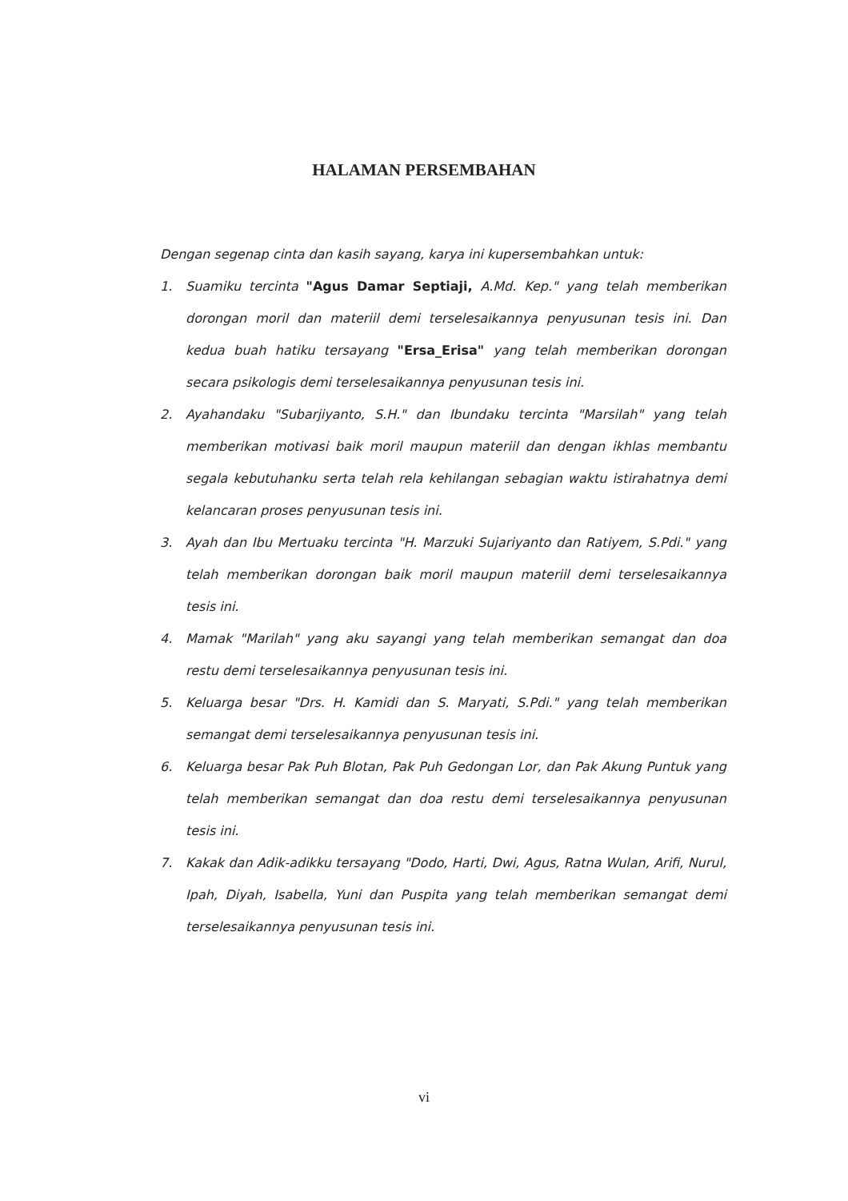HALAMAN PERSEMBAHAN
Dengan segenap cinta dan kasih sayang, karya ini kupersembahkan untuk:
1. Suamiku tercinta "Agus Damar Septiaji, A.Md. Kep." yang telah memberikan dorongan moril dan materiil demi terselesaikannya penyusunan tesis ini. Dan kedua buah hatiku tersayang "Ersa_Erisa" yang telah memberikan dorongan secara psikologis demi terselesaikannya penyusunan tesis ini.
2. Ayahandaku "Subarjiyanto, S.H." dan Ibundaku tercinta "Marsilah" yang telah memberikan motivasi baik moril maupun materiil dan dengan ikhlas membantu segala kebutuhanku serta telah rela kehilangan sebagian waktu istirahatnya demi kelancaran proses penyusunan tesis ini.
3. Ayah dan Ibu Mertuaku tercinta "H. Marzuki Sujariyanto dan Ratiyem, S.Pdi." yang telah memberikan dorongan baik moril maupun materiil demi terselesaikannya tesis ini.
4. Mamak "Marilah" yang aku sayangi yang telah memberikan semangat dan doa restu demi terselesaikannya penyusunan tesis ini.
5. Keluarga besar "Drs. H. Kamidi dan S. Maryati, S.Pdi." yang telah memberikan semangat demi terselesaikannya penyusunan tesis ini.
6. Keluarga besar Pak Puh Blotan, Pak Puh Gedongan Lor, dan Pak Akung Puntuk yang telah memberikan semangat dan doa restu demi terselesaikannya penyusunan tesis ini.
7. Kakak dan Adik-adikku tersayang "Dodo, Harti, Dwi, Agus, Ratna Wulan, Arifi, Nurul, Ipah, Diyah, Isabella, Yuni dan Puspita yang telah memberikan semangat demi terselesaikannya penyusunan tesis ini.
vi